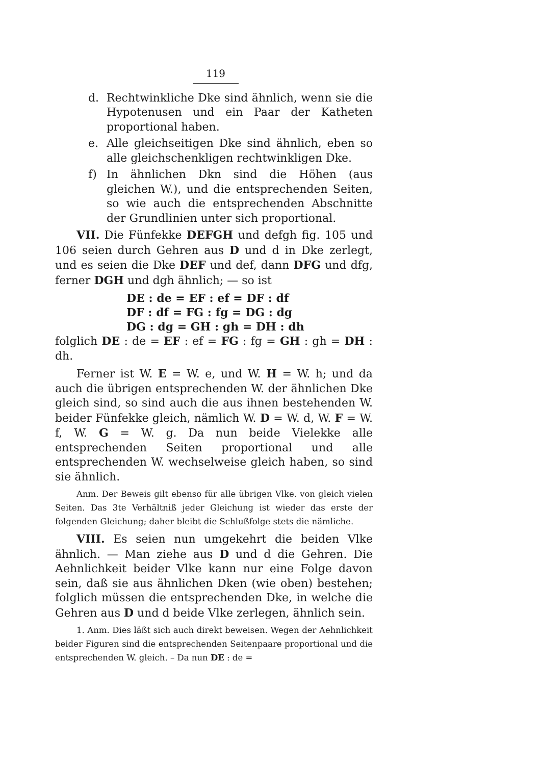119
d. Rechtwinkliche Dke sind ähnlich, wenn sie die Hypotenusen und ein Paar der Katheten proportional haben.
e. Alle gleichseitigen Dke sind ähnlich, eben so alle gleichschenkligen rechtwinkligen Dke.
f) In ähnlichen Dkn sind die Höhen (aus gleichen W.), und die entsprechenden Seiten, so wie auch die entsprechenden Abschnitte der Grundlinien unter sich proportional.
VII. Die Fünfekke DEFGH und defgh fig. 105 und 106 seien durch Gehren aus D und d in Dke zerlegt, und es seien die Dke DEF und def, dann DFG und dfg, ferner DGH und dgh ähnlich; — so ist
DE : de = EF : ef = DF : df
DF : df = FG : fg = DG : dg
DG : dg = GH : gh = DH : dh
folglich DE : de = EF : ef = FG : fg = GH : gh = DH : dh.
Ferner ist W. E = W. e, und W. H = W. h; und da auch die übrigen entsprechenden W. der ähnlichen Dke gleich sind, so sind auch die aus ihnen bestehenden W. beider Fünfekke gleich, nämlich W. D = W. d, W. F = W. f, W. G = W. g. Da nun beide Vielekke alle entsprechenden Seiten proportional und alle entsprechenden W. wechselweise gleich haben, so sind sie ähnlich.
Anm. Der Beweis gilt ebenso für alle übrigen Vlke. von gleich vielen Seiten. Das 3te Verhältniß jeder Gleichung ist wieder das erste der folgenden Gleichung; daher bleibt die Schlußfolge stets die nämliche.
VIII. Es seien nun umgekehrt die beiden Vlke ähnlich. — Man ziehe aus D und d die Gehren. Die Aehnlichkeit beider Vlke kann nur eine Folge davon sein, daß sie aus ähnlichen Dken (wie oben) bestehen; folglich müssen die entsprechenden Dke, in welche die Gehren aus D und d beide Vlke zerlegen, ähnlich sein.
1. Anm. Dies läßt sich auch direkt beweisen. Wegen der Aehnlichkeit beider Figuren sind die entsprechenden Seitenpaare proportional und die entsprechenden W. gleich. – Da nun DE : de =